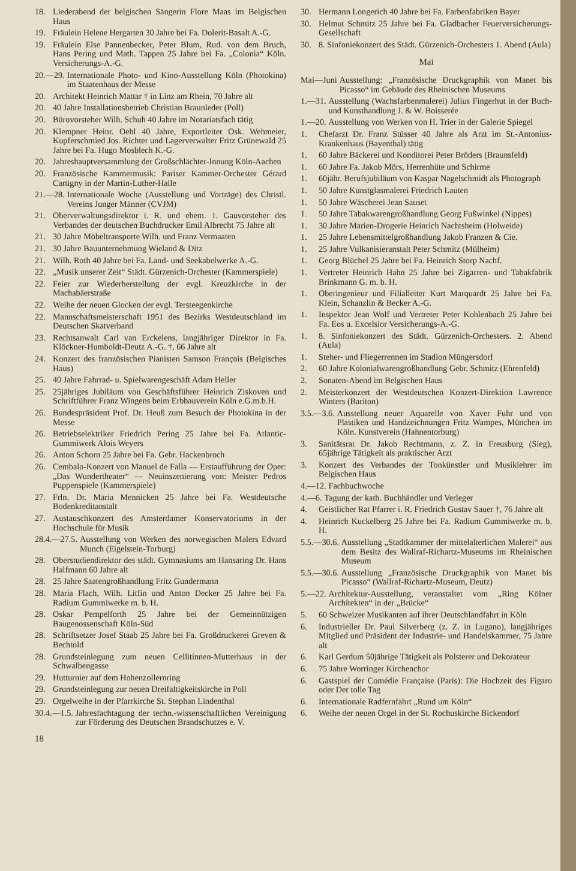18. Liederabend der belgischen Sängerin Flore Maas im Belgischen Haus
19. Fräulein Helene Hergarten 30 Jahre bei Fa. Dolerit-Basalt A.-G.
19. Fräulein Else Pannenbecker, Peter Blum, Rud. von dem Bruch, Hans Pering und Math. Tappen 25 Jahre bei Fa. „Colonia“ Köln. Versicherungs-A.-G.
20.—29. Internationale Photo- und Kino-Ausstellung Köln (Photokina) im Staatenhaus der Messe
20. Architekt Heinrich Mattar † in Linz am Rhein, 70 Jahre alt
20. 40 Jahre Installationsbetrieb Christian Braunleder (Poll)
20. Bürovorsteher Wilh. Schuh 40 Jahre im Notariatsfach tätig
20. Klempner Heinr. Oehl 40 Jahre, Exportleiter Osk. Wehmeier, Kupferschmied Jos. Richter und Lagerverwalter Fritz Grünewald 25 Jahre bei Fa. Hugo Mosblech K.-G.
20. Jahreshauptversammlung der Großschlächter-Innung Köln-Aachen
20. Französische Kammermusik: Pariser Kammer-Orchester Gérard Cartigny in der Martin-Luther-Halle
21.—28. Internationale Woche (Ausstellung und Vorträge) des Christl. Vereins Junger Männer (CVJM)
21. Oberverwaltungsdirektor i. R. und ehem. 1. Gauvorsteher des Verbandes der deutschen Buchdrucker Emil Albrecht 75 Jahre alt
21. 30 Jahre Möbeltransporte Wilh. und Franz Vermaaten
21. 30 Jahre Bauunternehmung Wieland & Ditz
21. Wilh. Roth 40 Jahre bei Fa. Land- und Seekabelwerke A.-G.
22. „Musik unserer Zeit“ Städt. Gürzenich-Orchester (Kammerspiele)
22. Feier zur Wiederherstellung der evgl. Kreuzkirche in der Machabäerstraße
22. Weihe der neuen Glocken der evgl. Tersteegenkirche
22. Mannschaftsmeisterschaft 1951 des Bezirks Westdeutschland im Deutschen Skatverband
23. Rechtsanwalt Carl van Erckelens, langjähriger Direktor in Fa. Klöckner-Humboldt-Deutz A.-G. †, 66 Jahre alt
24. Konzert des französischen Pianisten Samson François (Belgisches Haus)
25. 40 Jahre Fahrrad- u. Spielwarengeschäft Adam Heller
25. 25jähriges Jubiläum von Geschäftsführer Heinrich Ziskoven und Schriftführer Franz Wingens beim Erbbauverein Köln e.G.m.b.H.
26. Bundespräsident Prof. Dr. Heuß zum Besuch der Photokina in der Messe
26. Betriebselektriker Friedrich Pering 25 Jahre bei Fa. Atlantic-Gummiwerk Alois Weyers
26. Anton Schorn 25 Jahre bei Fa. Gebr. Hackenbroch
26. Cembalo-Konzert von Manuel de Falla — Erstaufführung der Oper: „Das Wundertheater“ — Neuinszenierung von: Meister Pedros Puppenspiele (Kammerspiele)
27. Frln. Dr. Maria Mennicken 25 Jahre bei Fa. Westdeutsche Bodenkreditanstalt
27. Austauschkonzert des Amsterdamer Konservatoriums in der Hochschule für Musik
28.4.—27.5. Ausstellung von Werken des norwegischen Malers Edvard Munch (Eigelstein-Torburg)
28. Oberstudiendirektor des städt. Gymnasiums am Hansaring Dr. Hans Halfmann 60 Jahre alt
28. 25 Jahre Saatengroßhandlung Fritz Gundermann
28. Maria Flach, Wilh. Litfin und Anton Decker 25 Jahre bei Fa. Radium Gummiwerke m. b. H.
28. Oskar Pempelforth 25 Jahre bei der Gemeinnützigen Baugenossenschaft Köln-Süd
28. Schriftsetzer Josef Staab 25 Jahre bei Fa. Großdruckerei Greven & Bechtold
28. Grundsteinlegung zum neuen Cellitinnen-Mutterhaus in der Schwalbengasse
29. Hutturnier auf dem Hohenzollernring
29. Grundsteinlegung zur neuen Dreifaltigkeitskirche in Poll
29. Orgelweihe in der Pfarrkirche St. Stephan Lindenthal
30.4.—1.5. Jahresfachtagung der techn.-wissenschaftlichen Vereinigung zur Förderung des Deutschen Brandschutzes e. V.
18
30. Hermann Longerich 40 Jahre bei Fa. Farbenfabriken Bayer
30. Helmut Schmitz 25 Jahre bei Fa. Gladbacher Feuerversicherungs-Gesellschaft
30. 8. Sinfoniekonzert des Städt. Gürzenich-Orchesters 1. Abend (Aula)
Mai
Mai—Juni Ausstellung: „Französische Druckgraphik von Manet bis Picasso“ im Gebäude des Rheinischen Museums
1.—31. Ausstellung (Wachsfarbenmalerei) Julius Fingerhut in der Buch- und Kunsthandlung J. & W. Boisserée
1.—20. Ausstellung von Werken von H. Trier in der Galerie Spiegel
1. Chefarzt Dr. Franz Stüsser 40 Jahre als Arzt im St.-Antonius-Krankenhaus (Bayenthal) tätig
1. 60 Jahre Bäckerei und Konditorei Peter Bröders (Braunsfeld)
1. 60 Jahre Fa. Jakob Mörs, Herrenhüte und Schirme
1. 60jähr. Berufsjubiläum von Kaspar Nagelschmidt als Photograph
1. 50 Jahre Kunstglasmalerei Friedrich Lauten
1. 50 Jahre Wäscherei Jean Sauset
1. 50 Jahre Tabakwarengroßhandlung Georg Fußwinkel (Nippes)
1. 30 Jahre Marien-Drogerie Heinrich Nachtsheim (Holweide)
1. 25 Jahre Lebensmittelgroßhandlung Jakob Franzen & Cie.
1. 25 Jahre Vulkanisieranstalt Peter Schmitz (Mülheim)
1. Georg Blüchel 25 Jahre bei Fa. Heinrich Storp Nachf.
1. Vertreter Heinrich Hahn 25 Jahre bei Zigarren- und Tabakfabrik Brinkmann G. m. b. H.
1. Oberingenieur und Filialleiter Kurt Marquardt 25 Jahre bei Fa. Klein, Schanzlin & Becker A.-G.
1. Inspektor Jean Wolf und Vertreter Peter Kohlenbach 25 Jahre bei Fa. Eos u. Excelsior Versicherungs-A.-G.
1. 8. Sinfoniekonzert des Städt. Gürzenich-Orchesters. 2. Abend (Aula)
1. Steher- und Fliegerrennen im Stadion Müngersdorf
2. 60 Jahre Kolonialwarengroßhandlung Gebr. Schmitz (Ehrenfeld)
2. Sonaten-Abend im Belgischen Haus
2. Meisterkonzert der Westdeutschen Konzert-Direktion Lawrence Winters (Bariton)
3.5.—3.6. Ausstellung neuer Aquarelle von Xaver Fuhr und von Plastiken und Handzeichnungen Fritz Wampes, München im Köln. Kunstverein (Hahnentorburg)
3. Sanitätsrat Dr. Jakob Rechtmann, z. Z. in Freusburg (Sieg), 65jährige Tätigkeit als praktischer Arzt
3. Konzert des Verbandes der Tonkünstler und Musiklehrer im Belgischen Haus
4.—12. Fachbuchwoche
4.—6. Tagung der kath. Buchhändler und Verleger
4. Geistlicher Rat Pfarrer i. R. Friedrich Gustav Sauer †, 76 Jahre alt
4. Heinrich Kuckelberg 25 Jahre bei Fa. Radium Gummiwerke m. b. H.
5.5.—30.6. Ausstellung „Stadtkammer der mittelalterlichen Malerei“ aus dem Besitz des Wallraf-Richartz-Museums im Rheinischen Museum
5.5.—30.6. Ausstellung „Französische Druckgraphik von Manet bis Picasso“ (Wallraf-Richartz-Museum, Deutz)
5.—22. Architektur-Ausstellung, veranstaltet vom „Ring Kölner Architekten“ in der „Brücke“
5. 60 Schweizer Musikanten auf ihrer Deutschlandfahrt in Köln
6. Industrieller Dr. Paul Silverberg (z. Z. in Lugano), langjähriges Mitglied und Präsident der Industrie- und Handelskammer, 75 Jahre alt
6. Karl Gerdum 50jährige Tätigkeit als Polsterer und Dekorateur
6. 75 Jahre Worringer Kirchenchor
6. Gastspiel der Comédie Française (Paris): Die Hochzeit des Figaro oder Der tolle Tag
6. Internationale Radfernfahrt „Rund um Köln“
6. Weihe der neuen Orgel in der St. Rochuskirche Bickendorf